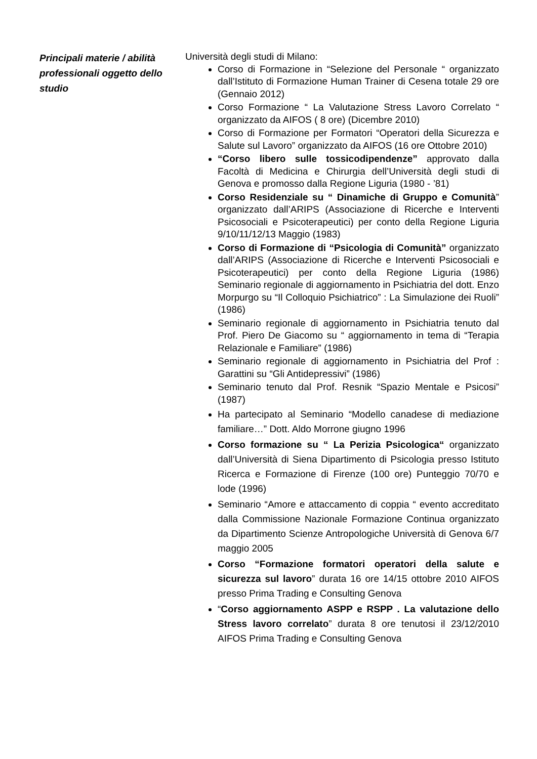Principali materie / abilità professionali oggetto dello studio
Università degli studi di Milano:
Corso di Formazione in “Selezione del Personale “ organizzato dall’Istituto di Formazione Human Trainer di Cesena totale 29 ore (Gennaio 2012)
Corso Formazione “ La Valutazione Stress Lavoro Correlato “ organizzato da AIFOS ( 8 ore) (Dicembre 2010)
Corso di Formazione per Formatori “Operatori della Sicurezza e Salute sul Lavoro” organizzato da AIFOS (16 ore Ottobre 2010)
“Corso libero sulle tossicodipendenze” approvato dalla Facoltà di Medicina e Chirurgia dell’Università degli studi di Genova e promosso dalla Regione Liguria (1980 - ’81)
Corso Residenziale su “ Dinamiche di Gruppo e Comunità” organizzato dall’ARIPS (Associazione di Ricerche e Interventi Psicosociali e Psicoterapeutici) per conto della Regione Liguria 9/10/11/12/13 Maggio (1983)
Corso di Formazione di “Psicologia di Comunità” organizzato dall’ARIPS (Associazione di Ricerche e Interventi Psicosociali e Psicoterapeutici) per conto della Regione Liguria (1986) Seminario regionale di aggiornamento in Psichiatria del dott. Enzo Morpurgo su “Il Colloquio Psichiatrico” : La Simulazione dei Ruoli” (1986)
Seminario regionale di aggiornamento in Psichiatria tenuto dal Prof. Piero De Giacomo su “ aggiornamento in tema di “Terapia Relazionale e Familiare” (1986)
Seminario regionale di aggiornamento in Psichiatria del Prof : Garattini su “Gli Antidepressivi” (1986)
Seminario tenuto dal Prof. Resnik “Spazio Mentale e Psicosi” (1987)
Ha partecipato al Seminario “Modello canadese di mediazione familiare…” Dott. Aldo Morrone giugno 1996
Corso formazione su “ La Perizia Psicologica“ organizzato dall’Università di Siena Dipartimento di Psicologia presso Istituto Ricerca e Formazione di Firenze (100 ore) Punteggio 70/70 e lode (1996)
Seminario “Amore e attaccamento di coppia “ evento accreditato dalla Commissione Nazionale Formazione Continua organizzato da Dipartimento Scienze Antropologiche Università di Genova 6/7 maggio 2005
Corso “Formazione formatori operatori della salute e sicurezza sul lavoro” durata 16 ore 14/15 ottobre 2010 AIFOS presso Prima Trading e Consulting Genova
“Corso aggiornamento ASPP e RSPP . La valutazione dello Stress lavoro correlato” durata 8 ore tenutosi il 23/12/2010 AIFOS Prima Trading e Consulting Genova